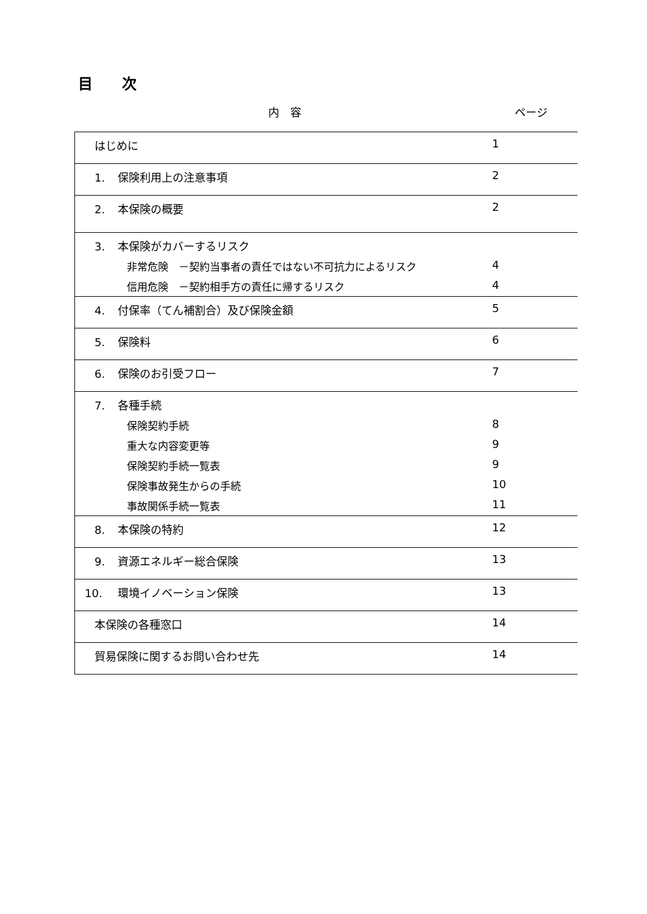目　　次
内　容 ページ
| はじめに | 1 |
| 1. 保険利用上の注意事項 | 2 |
| 2. 本保険の概要 | 2 |
| 3. 本保険がカバーするリスク | |
| 非常危険 －契約当事者の責任ではない不可抗力によるリスク | 4 |
| 信用危険 －契約相手方の責任に帰するリスク | 4 |
| 4. 付保率（てん補割合）及び保険金額 | 5 |
| 5. 保険料 | 6 |
| 6. 保険のお引受フロー | 7 |
| 7. 各種手続 | |
| 保険契約手続 | 8 |
| 重大な内容変更等 | 9 |
| 保険契約手続一覧表 | 9 |
| 保険事故発生からの手続 | 10 |
| 事故関係手続一覧表 | 11 |
| 8. 本保険の特約 | 12 |
| 9. 資源エネルギー総合保険 | 13 |
| 10. 環境イノベーション保険 | 13 |
| 本保険の各種窓口 | 14 |
| 貿易保険に関するお問い合わせ先 | 14 |